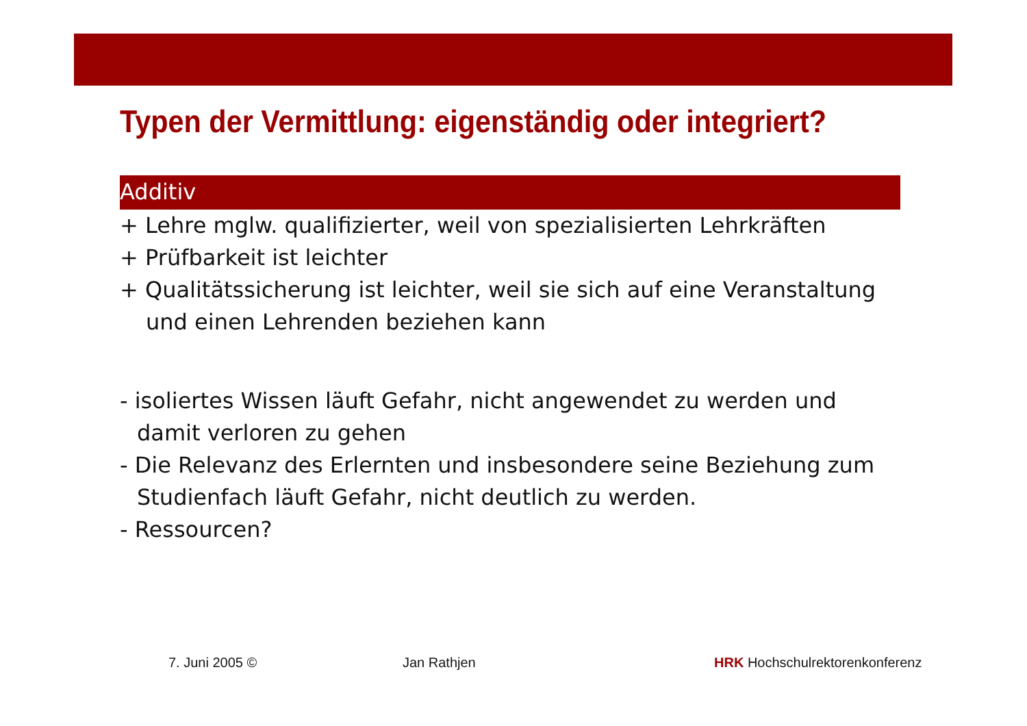Typen der Vermittlung: eigenständig oder integriert?
Additiv
+ Lehre mglw. qualifizierter, weil von spezialisierten Lehrkräften
+ Prüfbarkeit ist leichter
+ Qualitätssicherung ist leichter, weil sie sich auf eine Veranstaltung
und einen Lehrenden beziehen kann
- isoliertes Wissen läuft Gefahr, nicht angewendet zu werden und
damit verloren zu gehen
- Die Relevanz des Erlernten und insbesondere seine Beziehung zum
Studienfach läuft Gefahr, nicht deutlich zu werden.
- Ressourcen?
7. Juni 2005 © Jan Rathjen HRK Hochschulrektorenkonferenz